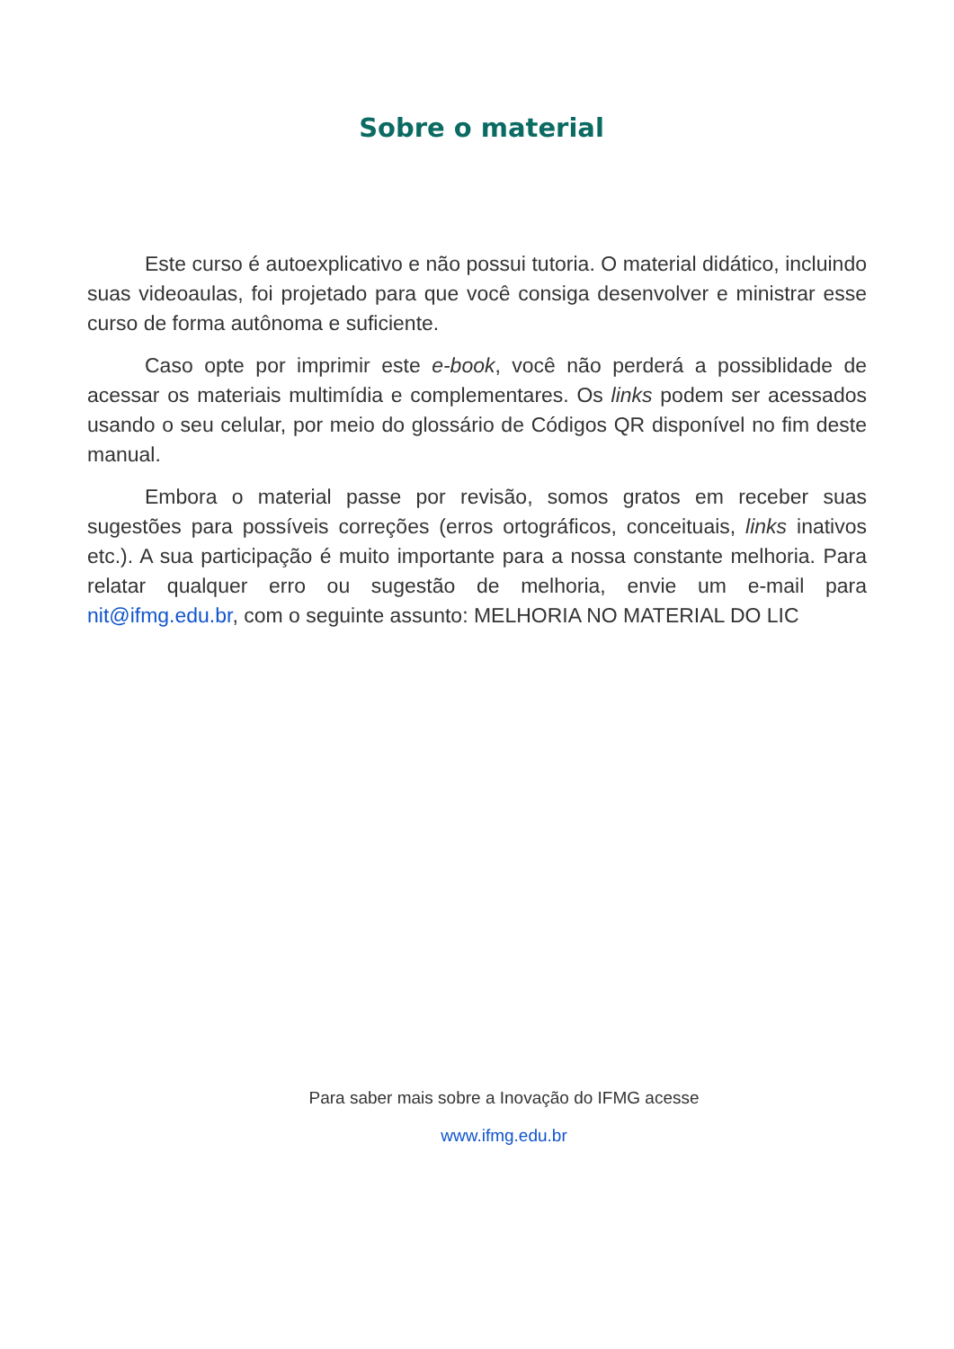Sobre o material
Este curso é autoexplicativo e não possui tutoria. O material didático, incluindo suas videoaulas, foi projetado para que você consiga desenvolver e ministrar esse curso de forma autônoma e suficiente.
Caso opte por imprimir este e-book, você não perderá a possiblidade de acessar os materiais multimídia e complementares. Os links podem ser acessados usando o seu celular, por meio do glossário de Códigos QR disponível no fim deste manual.
Embora o material passe por revisão, somos gratos em receber suas sugestões para possíveis correções (erros ortográficos, conceituais, links inativos etc.). A sua participação é muito importante para a nossa constante melhoria. Para relatar qualquer erro ou sugestão de melhoria, envie um e-mail para nit@ifmg.edu.br, com o seguinte assunto: MELHORIA NO MATERIAL DO LIC
Para saber mais sobre a Inovação do IFMG acesse
www.ifmg.edu.br